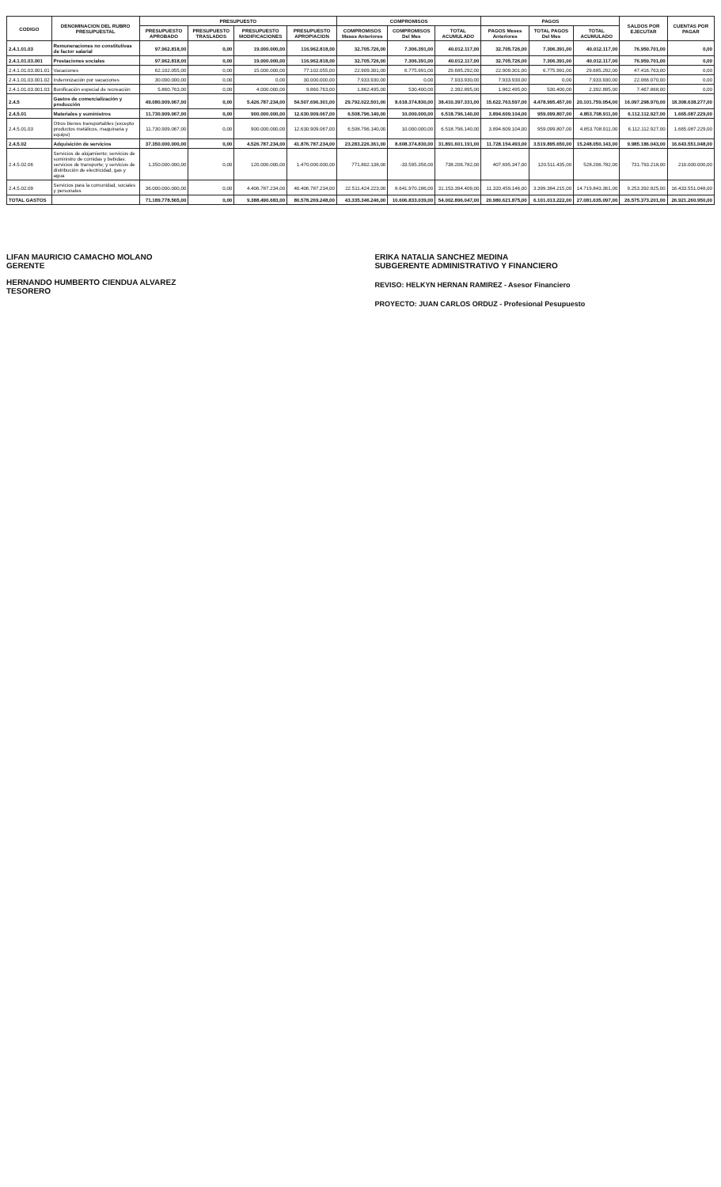| CODIGO | DENOMINACION DEL RUBRO PRESUPUESTAL | PRESUPUESTO | | | | COMPROMISOS | | | PAGOS | | | SALDOS POR EJECUTAR | CUENTAS POR PAGAR |
| --- | --- | --- | --- | --- | --- | --- | --- | --- | --- | --- | --- | --- | --- |
| | | PRESUPUESTO APROBADO | PRESUPUESTO TRASLADOS | PRESUPUESTO MODIFICACIONES | PRESUPUESTO APROPIACION | COMPROMISOS Meses Anteriores | COMPROMISOS Del Mes | TOTAL ACUMULADO | PAGOS Meses Anteriores | TOTAL PAGOS Del Mes | TOTAL ACUMULADO | | |
| 2.4.1.01.03 | Remuneraciones no constitutivas de factor salarial | 97.962.818,00 | 0,00 | 19.000.000,00 | 116.962.818,00 | 32.705.726,00 | 7.306.391,00 | 40.012.117,00 | 32.705.726,00 | 7.306.391,00 | 40.012.117,00 | 76.950.701,00 | 0,00 |
| 2.4.1.01.03.001 | Prestaciones sociales | 97.962.818,00 | 0,00 | 19.000.000,00 | 116.962.818,00 | 32.705.726,00 | 7.306.391,00 | 40.012.117,00 | 32.705.726,00 | 7.306.391,00 | 40.012.117,00 | 76.950.701,00 | 0,00 |
| 2.4.1.01.03.001.01 | Vacaciones | 62.102.055,00 | 0,00 | 15.000.000,00 | 77.102.055,00 | 22.909.301,00 | 6.775.991,00 | 29.685.292,00 | 22.909.301,00 | 6.775.991,00 | 29.685.292,00 | 47.416.763,00 | 0,00 |
| 2.4.1.01.03.001.02 | Indemnización por vacaciones | 30.000.000,00 | 0,00 | 0,00 | 30.000.000,00 | 7.933.930,00 | 0,00 | 7.933.930,00 | 7.933.930,00 | 0,00 | 7.933.930,00 | 22.066.070,00 | 0,00 |
| 2.4.1.01.03.001.03 | Bonificación especial de recreación | 5.860.763,00 | 0,00 | 4.000.000,00 | 9.860.763,00 | 1.862.495,00 | 530.400,00 | 2.392.895,00 | 1.862.495,00 | 530.400,00 | 2.392.895,00 | 7.467.868,00 | 0,00 |
| 2.4.5 | Gastos de comercialización y producción | 49.080.909.067,00 | 0,00 | 5.426.787.234,00 | 54.507.696.301,00 | 29.792.022.501,00 | 8.618.374.830,00 | 38.410.397.331,00 | 15.622.763.597,00 | 4.478.995.457,00 | 20.101.759.054,00 | 16.097.298.970,00 | 18.308.638.277,00 |
| 2.4.5.01 | Materiales y suministros | 11.730.909.067,00 | 0,00 | 900.000.000,00 | 12.630.909.067,00 | 6.508.796.140,00 | 10.000.000,00 | 6.518.796.140,00 | 3.894.609.104,00 | 959.099.807,00 | 4.853.708.911,00 | 6.112.112.927,00 | 1.665.087.229,00 |
| 2.4.5.01.03 | Otros bienes transportables (excepto productos metálicos, maquinaria y equipo) | 11.730.909.067,00 | 0,00 | 900.000.000,00 | 12.630.909.067,00 | 6.508.796.140,00 | 10.000.000,00 | 6.518.796.140,00 | 3.894.609.104,00 | 959.099.807,00 | 4.853.708.911,00 | 6.112.112.927,00 | 1.665.087.229,00 |
| 2.4.5.02 | Adquisición de servicios | 37.350.000.000,00 | 0,00 | 4.526.787.234,00 | 41.876.787.234,00 | 23.283.226.361,00 | 8.608.374.830,00 | 31.891.601.191,00 | 11.728.154.493,00 | 3.519.895.650,00 | 15.248.050.143,00 | 9.985.186.043,00 | 16.643.551.048,00 |
| 2.4.5.02.06 | Servicios de alojamiento; servicios de suministro de comidas y bebidas; servicios de transporte; y servicios de distribución de electricidad, gas y agua | 1.350.000.000,00 | 0,00 | 120.000.000,00 | 1.470.000.000,00 | 771.802.138,00 | -33.595.356,00 | 738.206.782,00 | 407.695.347,00 | 120.511.435,00 | 528.206.782,00 | 731.793.218,00 | 210.000.000,00 |
| 2.4.5.02.09 | Servicios para la comunidad, sociales y personales | 36.000.000.000,00 | 0,00 | 4.406.787.234,00 | 40.406.787.234,00 | 22.511.424.223,00 | 8.641.970.186,00 | 31.153.394.409,00 | 11.320.459.146,00 | 3.399.384.215,00 | 14.719.843.361,00 | 9.253.392.825,00 | 16.433.551.048,00 |
| TOTAL GASTOS | | 71.189.778.565,00 | 0,00 | 9.388.490.683,00 | 80.578.269.248,00 | 43.335.346.246,00 | 10.606.833.039,00 | 54.002.896.047,00 | 20.980.621.875,00 | 6.101.013.222,00 | 27.081.635.097,00 | 26.575.373.201,00 | 26.921.260.950,00 |
LIFAN MAURICIO CAMACHO MOLANO
GERENTE
HERNANDO HUMBERTO CIENDUA ALVAREZ
TESORERO
ERIKA NATALIA SANCHEZ MEDINA
SUBGERENTE ADMINISTRATIVO Y FINANCIERO
REVISO: HELKYN HERNAN RAMIREZ - Asesor Financiero
PROYECTO: JUAN CARLOS ORDUZ - Profesional Pesupuesto